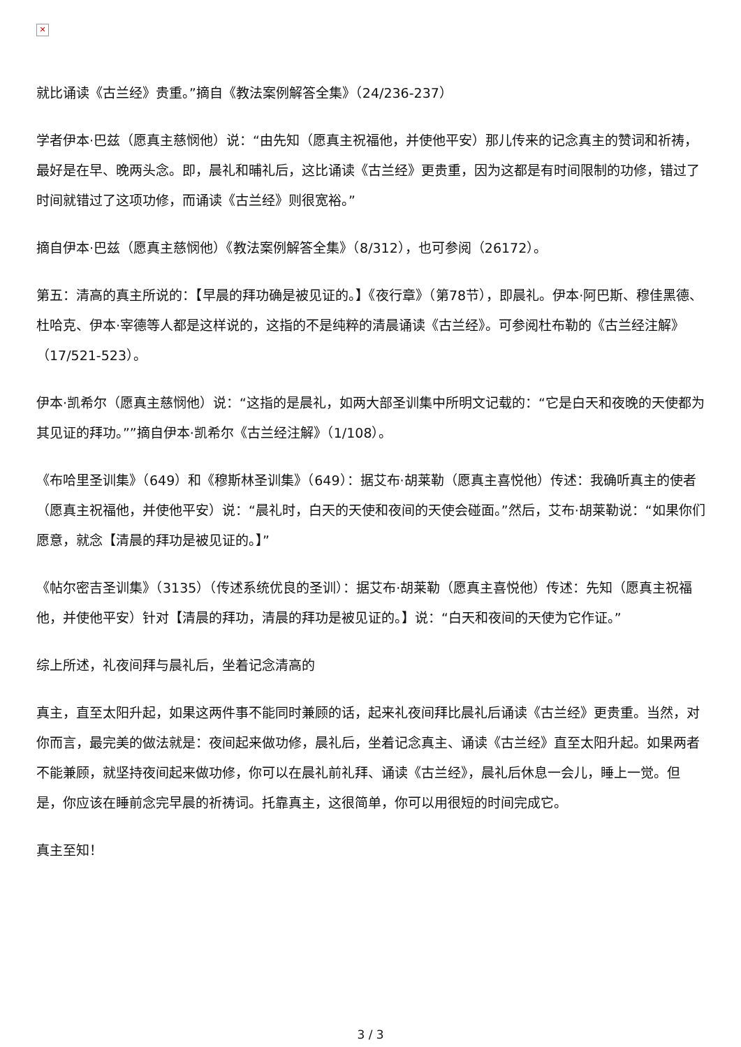✕
就比诵读《古兰经》贵重。”摘自《教法案例解答全集》（24/236-237）
学者伊本·巴兹（愿真主慈悯他）说：“由先知（愿真主祝福他，并使他平安）那儿传来的记念真主的赞词和祈祷，最好是在早、晚两头念。即，晨礼和晡礼后，这比诵读《古兰经》更贵重，因为这都是有时间限制的功修，错过了时间就错过了这项功修，而诵读《古兰经》则很宽裕。”
摘自伊本·巴兹（愿真主慈悯他）《教法案例解答全集》（8/312），也可参阅（26172）。
第五：清高的真主所说的：【早晨的拜功确是被见证的。】《夜行章》（第78节），即晨礼。伊本·阿巴斯、穆佳黑德、杜哈克、伊本·宰德等人都是这样说的，这指的不是纯粹的清晨诵读《古兰经》。可参阅杜布勒的《古兰经注解》（17/521-523）。
伊本·凯希尔（愿真主慈悯他）说：“这指的是晨礼，如两大部圣训集中所明文记载的：“它是白天和夜晚的天使都为其见证的拜功。””摘自伊本·凯希尔《古兰经注解》（1/108）。
《布哈里圣训集》（649）和《穆斯林圣训集》（649）：据艾布·胡莱勒（愿真主喜悦他）传述：我确听真主的使者（愿真主祝福他，并使他平安）说：“晨礼时，白天的天使和夜间的天使会碰面。”然后，艾布·胡莱勒说：“如果你们愿意，就念【清晨的拜功是被见证的。】”
《帖尔密吉圣训集》（3135）（传述系统优良的圣训）：据艾布·胡莱勒（愿真主喜悦他）传述：先知（愿真主祝福他，并使他平安）针对【清晨的拜功，清晨的拜功是被见证的。】说：“白天和夜间的天使为它作证。”
综上所述，礼夜间拜与晨礼后，坐着记念清高的
真主，直至太阳升起，如果这两件事不能同时兼顾的话，起来礼夜间拜比晨礼后诵读《古兰经》更贵重。当然，对你而言，最完美的做法就是：夜间起来做功修，晨礼后，坐着记念真主、诵读《古兰经》直至太阳升起。如果两者不能兼顾，就坚持夜间起来做功修，你可以在晨礼前礼拜、诵读《古兰经》，晨礼后休息一会儿，睡上一觉。但是，你应该在睡前念完早晨的祈祷词。托靠真主，这很简单，你可以用很短的时间完成它。
真主至知！
3 / 3